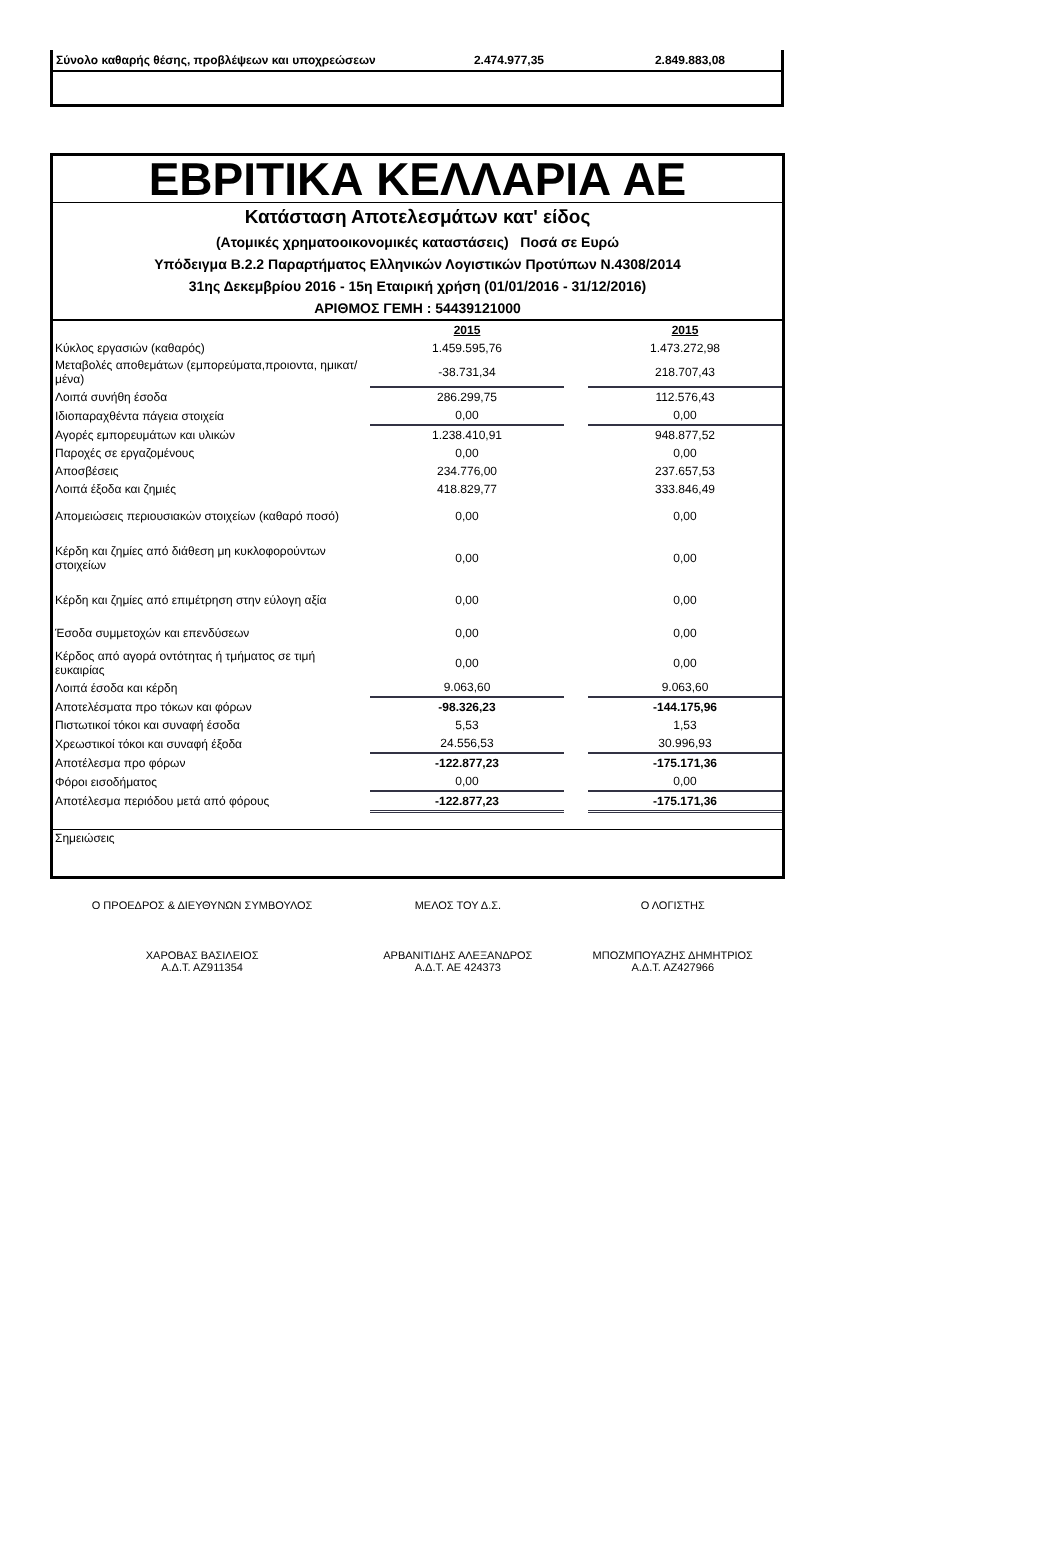| Σύνολο καθαρής θέσης, προβλέψεων και υποχρεώσεων | 2.474.977,35 | 2.849.883,08 |
ΕΒΡΙΤΙΚΑ ΚΕΛΛΑΡΙΑ ΑΕ
Κατάσταση Αποτελεσμάτων κατ' είδος
(Ατομικές χρηματοοικονομικές καταστάσεις) Ποσά σε Ευρώ
Υπόδειγμα Β.2.2 Παραρτήματος Ελληνικών Λογιστικών Προτύπων Ν.4308/2014
31ης Δεκεμβρίου 2016 - 15η Εταιρική χρήση (01/01/2016 - 31/12/2016)
ΑΡΙΘΜΟΣ ΓΕΜΗ : 54439121000
| | 2015 | | 2015 |
| Κύκλος εργασιών (καθαρός) | 1.459.595,76 | | 1.473.272,98 |
| Μεταβολές αποθεμάτων (εμπορεύματα,προιοντα, ημικατ/μένα) | -38.731,34 | | 218.707,43 |
| Λοιπά συνήθη έσοδα | 286.299,75 | | 112.576,43 |
| Ιδιοπαραχθέντα πάγεια στοιχεία | 0,00 | | 0,00 |
| Αγορές εμπορευμάτων και υλικών | 1.238.410,91 | | 948.877,52 |
| Παροχές σε εργαζομένους | 0,00 | | 0,00 |
| Αποσβέσεις | 234.776,00 | | 237.657,53 |
| Λοιπά έξοδα και ζημιές | 418.829,77 | | 333.846,49 |
| Απομειώσεις περιουσιακών στοιχείων (καθαρό ποσό) | 0,00 | | 0,00 |
| Κέρδη και ζημίες από διάθεση μη κυκλοφορούντων στοιχείων | 0,00 | | 0,00 |
| Κέρδη και ζημίες από επιμέτρηση στην εύλογη αξία | 0,00 | | 0,00 |
| Έσοδα συμμετοχών και επενδύσεων | 0,00 | | 0,00 |
| Κέρδος από αγορά οντότητας ή τμήματος σε τιμή ευκαιρίας | 0,00 | | 0,00 |
| Λοιπά έσοδα και κέρδη | 9.063,60 | | 9.063,60 |
| Αποτελέσματα προ τόκων και φόρων | -98.326,23 | | -144.175,96 |
| Πιστωτικοί τόκοι και συναφή έσοδα | 5,53 | | 1,53 |
| Χρεωστικοί τόκοι και συναφή έξοδα | 24.556,53 | | 30.996,93 |
| Αποτέλεσμα προ φόρων | -122.877,23 | | -175.171,36 |
| Φόροι εισοδήματος | 0,00 | | 0,00 |
| Αποτέλεσμα περιόδου μετά από φόρους | -122.877,23 | | -175.171,36 |
| Σημειώσεις | | | |
| Ο ΠΡΟΕΔΡΟΣ & ΔΙΕΥΘΥΝΩΝ ΣΥΜΒΟΥΛΟΣ | ΜΕΛΟΣ ΤΟΥ Δ.Σ. | Ο ΛΟΓΙΣΤΗΣ |
| ΧΑΡΟΒΑΣ ΒΑΣΙΛΕΙΟΣ Α.Δ.Τ. ΑΖ911354 | ΑΡΒΑΝΙΤΙΔΗΣ ΑΛΕΞΑΝΔΡΟΣ Α.Δ.Τ. ΑΕ 424373 | ΜΠΟΖΜΠΟΥΑΖΗΣ ΔΗΜΗΤΡΙΟΣ Α.Δ.Τ. ΑΖ427966 |